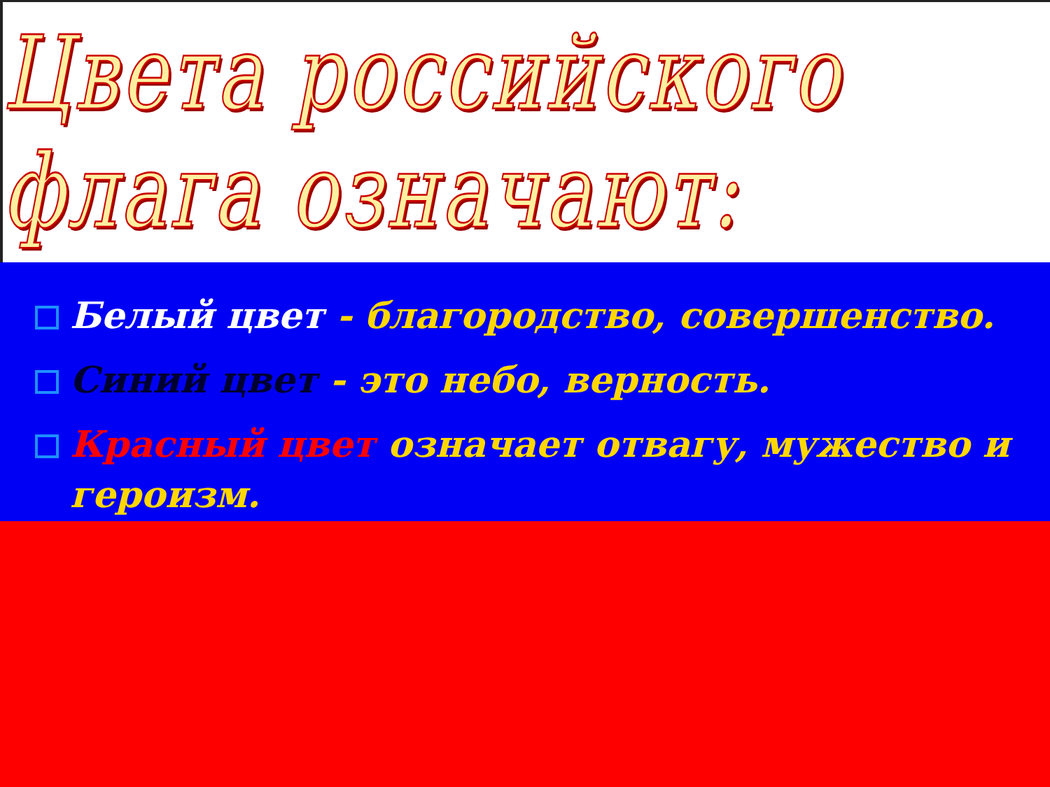Цвета российского флага означают:
Белый цвет - благородство, совершенство.
Синий цвет - это небо, верность.
Красный цвет означает отвагу, мужество и героизм.